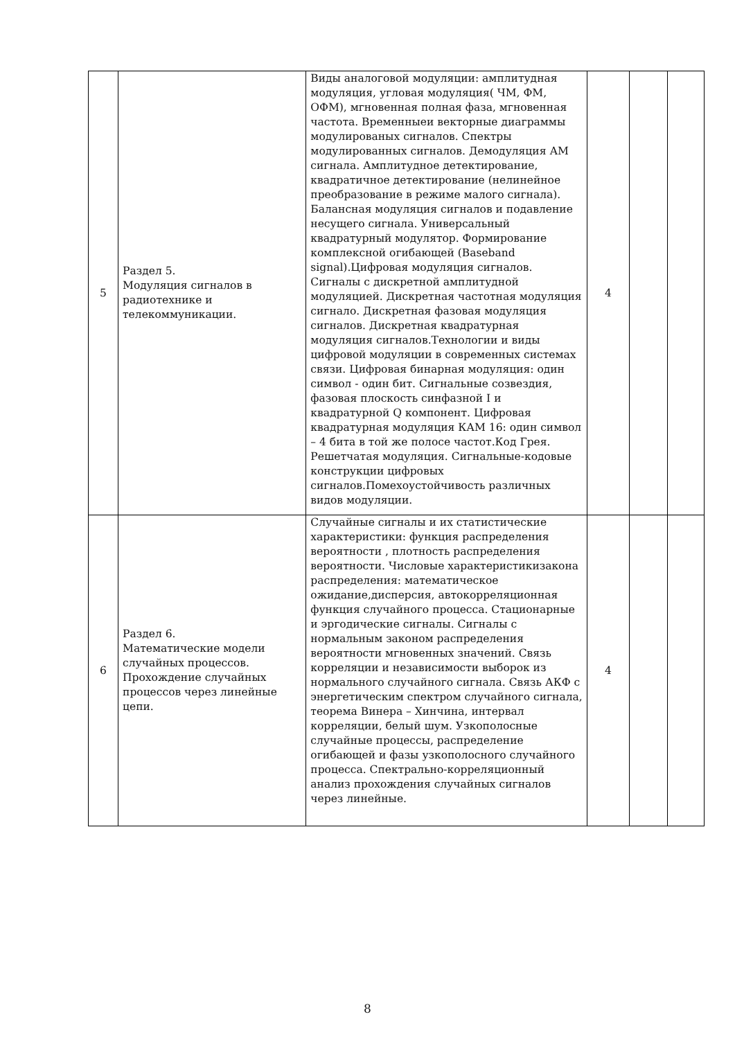| 5 | Раздел 5. Модуляция сигналов в радиотехнике и телекоммуникации. | Виды аналоговой модуляции: амплитудная модуляция, угловая модуляция( ЧМ, ФМ, ОФМ), мгновенная полная фаза, мгновенная частота. Временныеи векторные диаграммы модулированых сигналов. Спектры модулированных сигналов. Демодуляция АМ сигнала. Амплитудное детектирование, квадратичное детектирование (нелинейное преобразование в режиме малого сигнала). Балансная модуляция сигналов и подавление несущего сигнала. Универсальный квадратурный модулятор. Формирование комплексной огибающей (Baseband signal).Цифровая модуляция сигналов. Сигналы с дискретной амплитудной модуляцией. Дискретная частотная модуляция сигнало. Дискретная фазовая модуляция сигналов. Дискретная квадратурная модуляция сигналов.Технологии и виды цифровой модуляции в современных системах связи. Цифровая бинарная модуляция: один символ - один бит. Сигнальные созвездия, фазовая плоскость синфазной I и квадратурной Q компонент. Цифровая квадратурная модуляция КАМ 16: один символ – 4 бита в той же полосе частот.Код Грея. Решетчатая модуляция. Сигнальные-кодовые конструкции цифровых сигналов.Помехоустойчивость различных видов модуляции. | 4 | | |
| 6 | Раздел 6. Математические модели случайных процессов. Прохождение случайных процессов через линейные цепи. | Случайные сигналы и их статистические характеристики: функция распределения вероятности , плотность распределения вероятности. Числовые характеристикизакона распределения: математическое ожидание,дисперсия, автокорреляционная функция случайного процесса. Стационарные и эргодические сигналы. Сигналы с нормальным законом распределения вероятности мгновенных значений. Связь корреляции и независимости выборок из нормального случайного сигнала. Связь АКФ с энергетическим спектром случайного сигнала, теорема Винера – Хинчина, интервал корреляции, белый шум. Узкополосные случайные процессы, распределение огибающей и фазы узкополосного случайного процесса. Спектрально-корреляционный анализ прохождения случайных сигналов через линейные. | 4 | | |
8